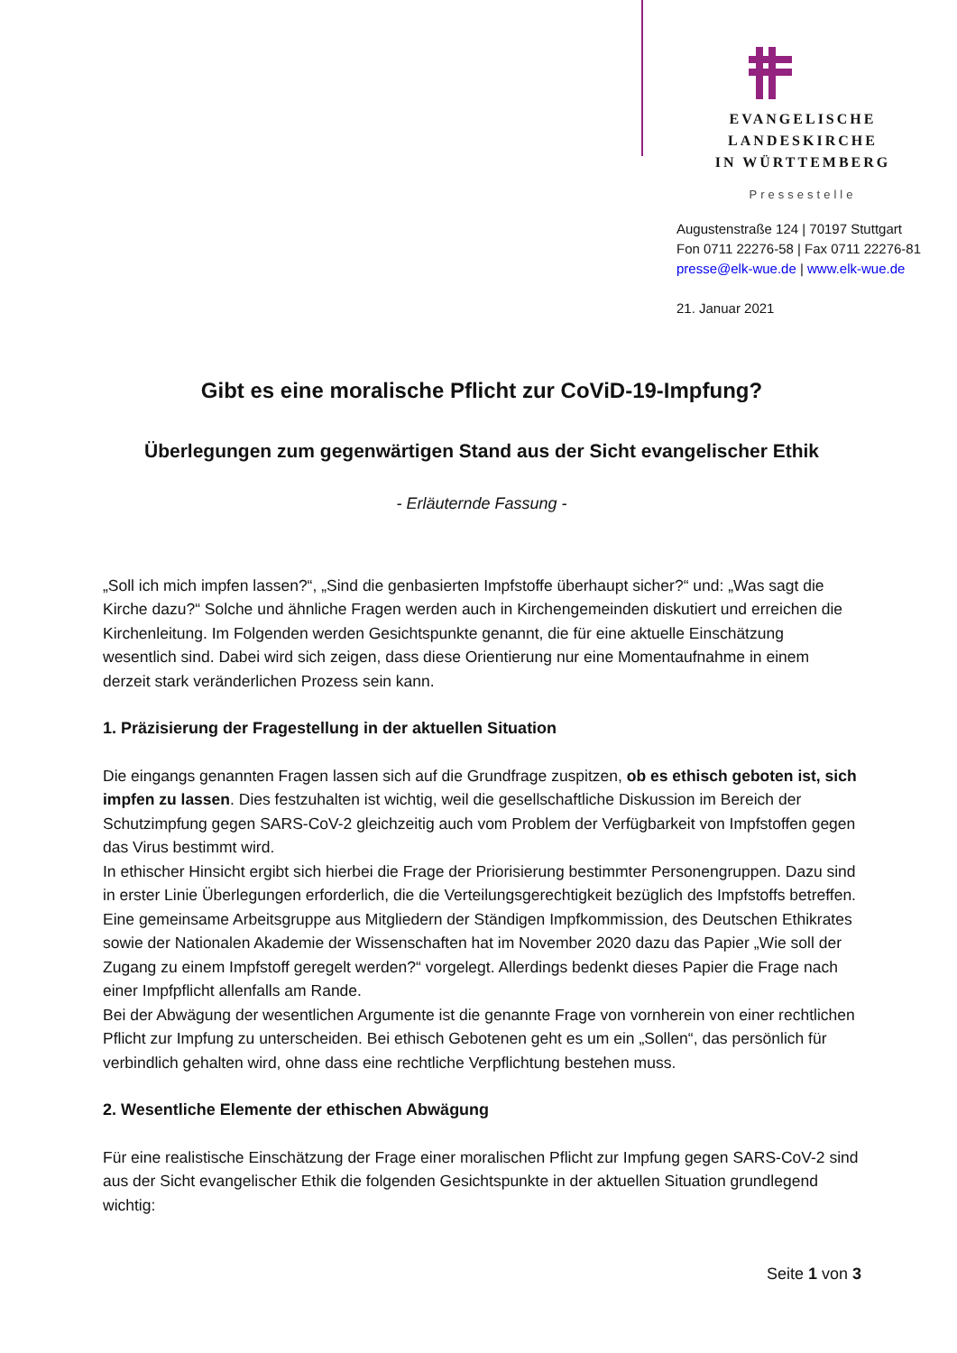EVANGELISCHE LANDESKIRCHE
IN WÜRTTEMBERG
Pressestelle
Augustenstraße 124 | 70197 Stuttgart
Fon 0711 22276-58 | Fax 0711 22276-81
presse@elk-wue.de | www.elk-wue.de
21. Januar 2021
Gibt es eine moralische Pflicht zur CoViD-19-Impfung?
Überlegungen zum gegenwärtigen Stand aus der Sicht evangelischer Ethik
- Erläuternde Fassung -
„Soll ich mich impfen lassen?“, „Sind die genbasierten Impfstoffe überhaupt sicher?“ und: „Was sagt die Kirche dazu?“ Solche und ähnliche Fragen werden auch in Kirchengemeinden diskutiert und erreichen die Kirchenleitung. Im Folgenden werden Gesichtspunkte genannt, die für eine aktuelle Einschätzung wesentlich sind. Dabei wird sich zeigen, dass diese Orientierung nur eine Momentaufnahme in einem derzeit stark veränderlichen Prozess sein kann.
1. Präzisierung der Fragestellung in der aktuellen Situation
Die eingangs genannten Fragen lassen sich auf die Grundfrage zuspitzen, ob es ethisch geboten ist, sich impfen zu lassen. Dies festzuhalten ist wichtig, weil die gesellschaftliche Diskussion im Bereich der Schutzimpfung gegen SARS-CoV-2 gleichzeitig auch vom Problem der Verfügbarkeit von Impfstoffen gegen das Virus bestimmt wird.
In ethischer Hinsicht ergibt sich hierbei die Frage der Priorisierung bestimmter Personengruppen. Dazu sind in erster Linie Überlegungen erforderlich, die die Verteilungsgerechtigkeit bezüglich des Impfstoffs betreffen. Eine gemeinsame Arbeitsgruppe aus Mitgliedern der Ständigen Impfkommission, des Deutschen Ethikrates sowie der Nationalen Akademie der Wissenschaften hat im November 2020 dazu das Papier „Wie soll der Zugang zu einem Impfstoff geregelt werden?“ vorgelegt. Allerdings bedenkt dieses Papier die Frage nach einer Impfpflicht allenfalls am Rande.
Bei der Abwägung der wesentlichen Argumente ist die genannte Frage von vornherein von einer rechtlichen Pflicht zur Impfung zu unterscheiden. Bei ethisch Gebotenen geht es um ein „Sollen“, das persönlich für verbindlich gehalten wird, ohne dass eine rechtliche Verpflichtung bestehen muss.
2. Wesentliche Elemente der ethischen Abwägung
Für eine realistische Einschätzung der Frage einer moralischen Pflicht zur Impfung gegen SARS-CoV-2 sind aus der Sicht evangelischer Ethik die folgenden Gesichtspunkte in der aktuellen Situation grundlegend wichtig:
Seite 1 von 3